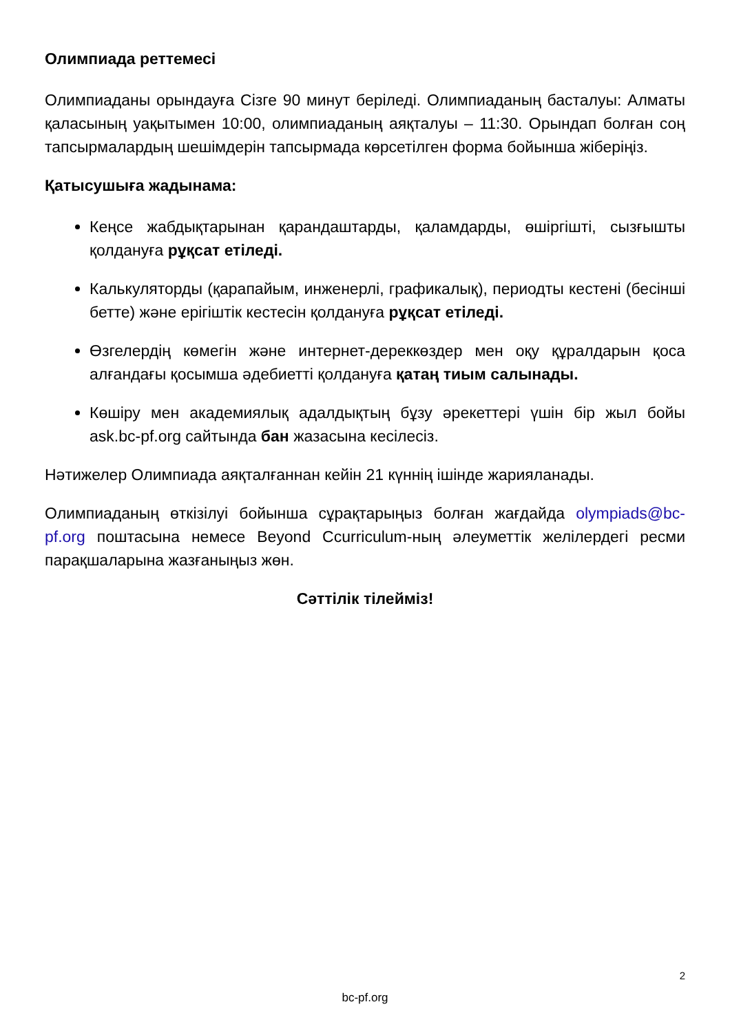Олимпиада реттемесі
Олимпиаданы орындауға Сізге 90 минут беріледі. Олимпиаданың басталуы: Алматы қаласының уақытымен 10:00, олимпиаданың аяқталуы – 11:30. Орындап болған соң тапсырмалардың шешімдерін тапсырмада көрсетілген форма бойынша жіберіңіз.
Қатысушыға жадынама:
Кеңсе жабдықтарынан қарандаштарды, қаламдарды, өшіргішті, сызғышты қолдануға рұқсат етіледі.
Калькуляторды (қарапайым, инженерлі, графикалық), периодты кестені (бесінші бетте) және ерігіштік кестесін қолдануға рұқсат етіледі.
Өзгелердің көмегін және интернет-дереккөздер мен оқу құралдарын қоса алғандағы қосымша әдебиетті қолдануға қатаң тиым салынады.
Көшіру мен академиялық адалдықтың бұзу әрекеттері үшін бір жыл бойы ask.bc-pf.org сайтында бан жазасына кесілесіз.
Нәтижелер Олимпиада аяқталғаннан кейін 21 күннің ішінде жарияланады.
Олимпиаданың өткізілуі бойынша сұрақтарыңыз болған жағдайда olympiads@bc-pf.org поштасына немесе Beyond Ccurriculum-ның әлеуметтік желілердегі ресми парақшаларына жазғаныңыз жөн.
Сәттілік тілейміз!
2
bc-pf.org